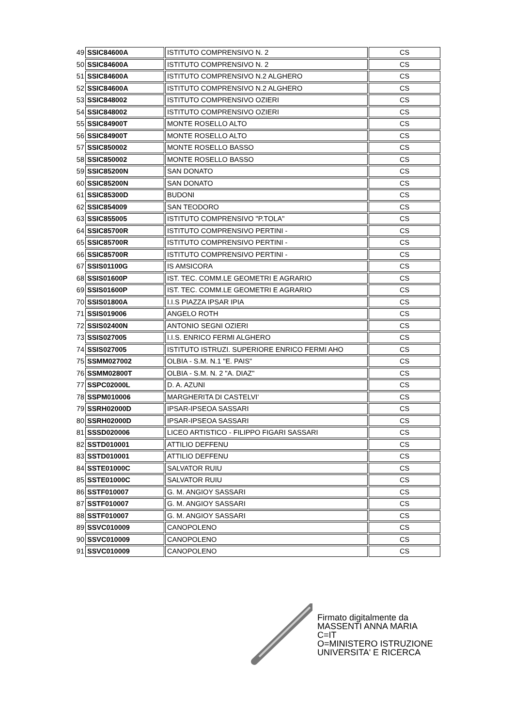| 49 | SSIC84600A | ISTITUTO COMPRENSIVO N. 2 | CS |
| 50 | SSIC84600A | ISTITUTO COMPRENSIVO N. 2 | CS |
| 51 | SSIC84600A | ISTITUTO COMPRENSIVO N.2 ALGHERO | CS |
| 52 | SSIC84600A | ISTITUTO COMPRENSIVO N.2 ALGHERO | CS |
| 53 | SSIC848002 | ISTITUTO COMPRENSIVO OZIERI | CS |
| 54 | SSIC848002 | ISTITUTO COMPRENSIVO OZIERI | CS |
| 55 | SSIC84900T | MONTE ROSELLO ALTO | CS |
| 56 | SSIC84900T | MONTE ROSELLO ALTO | CS |
| 57 | SSIC850002 | MONTE ROSELLO BASSO | CS |
| 58 | SSIC850002 | MONTE ROSELLO BASSO | CS |
| 59 | SSIC85200N | SAN DONATO | CS |
| 60 | SSIC85200N | SAN DONATO | CS |
| 61 | SSIC85300D | BUDONI | CS |
| 62 | SSIC854009 | SAN TEODORO | CS |
| 63 | SSIC855005 | ISTITUTO COMPRENSIVO "P.TOLA" | CS |
| 64 | SSIC85700R | ISTITUTO COMPRENSIVO PERTINI - | CS |
| 65 | SSIC85700R | ISTITUTO COMPRENSIVO PERTINI - | CS |
| 66 | SSIC85700R | ISTITUTO COMPRENSIVO PERTINI - | CS |
| 67 | SSIS01100G | IS AMSICORA | CS |
| 68 | SSIS01600P | IST. TEC. COMM.LE GEOMETRI E AGRARIO | CS |
| 69 | SSIS01600P | IST. TEC. COMM.LE GEOMETRI E AGRARIO | CS |
| 70 | SSIS01800A | I.I.S PIAZZA IPSAR IPIA | CS |
| 71 | SSIS019006 | ANGELO ROTH | CS |
| 72 | SSIS02400N | ANTONIO SEGNI OZIERI | CS |
| 73 | SSIS027005 | I.I.S. ENRICO FERMI ALGHERO | CS |
| 74 | SSIS027005 | ISTITUTO ISTRUZI. SUPERIORE ENRICO FERMI AHO | CS |
| 75 | SSMM027002 | OLBIA - S.M. N.1 "E. PAIS" | CS |
| 76 | SSMM02800T | OLBIA - S.M. N. 2 "A. DIAZ" | CS |
| 77 | SSPC02000L | D. A. AZUNI | CS |
| 78 | SSPM010006 | MARGHERITA DI CASTELVI' | CS |
| 79 | SSRH02000D | IPSAR-IPSEOA SASSARI | CS |
| 80 | SSRH02000D | IPSAR-IPSEOA SASSARI | CS |
| 81 | SSSD020006 | LICEO ARTISTICO - FILIPPO FIGARI SASSARI | CS |
| 82 | SSTD010001 | ATTILIO DEFFENU | CS |
| 83 | SSTD010001 | ATTILIO DEFFENU | CS |
| 84 | SSTE01000C | SALVATOR RUIU | CS |
| 85 | SSTE01000C | SALVATOR RUIU | CS |
| 86 | SSTF010007 | G. M. ANGIOY SASSARI | CS |
| 87 | SSTF010007 | G. M. ANGIOY SASSARI | CS |
| 88 | SSTF010007 | G. M. ANGIOY SASSARI | CS |
| 89 | SSVC010009 | CANOPOLENO | CS |
| 90 | SSVC010009 | CANOPOLENO | CS |
| 91 | SSVC010009 | CANOPOLENO | CS |
Firmato digitalmente da
MASSENTI ANNA MARIA
C=IT
O=MINISTERO ISTRUZIONE
UNIVERSITA' E RICERCA